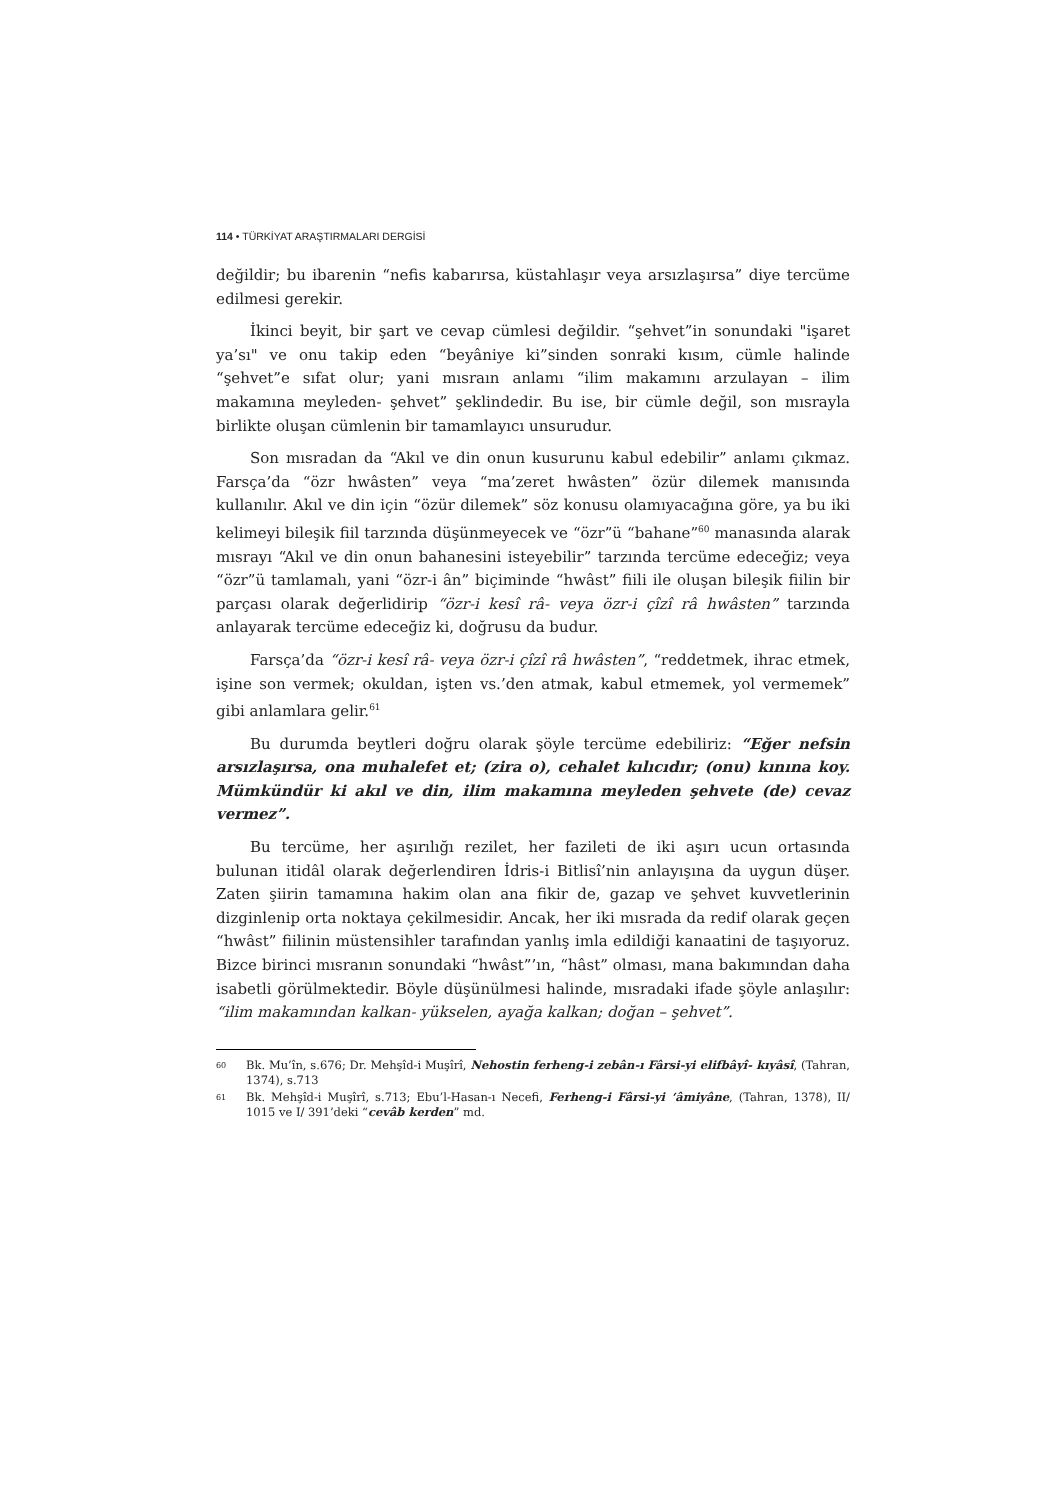114 • TÜRKİYAT ARAŞTIRMALARI DERGİSİ
değildir; bu ibarenin “nefis kabarırsa, küstahlaşır veya arsızlaşırsa” diye tercüme edilmesi gerekir.
İkinci beyit, bir şart ve cevap cümlesi değildir. “şehvet”in sonundaki "işaret ya’sı" ve onu takip eden “beyâniye ki”sinden sonraki kısım, cümle halinde “şehvet”e sıfat olur; yani mısraın anlamı “ilim makamını arzulayan – ilim makamına meyleden- şehvet” şeklindedir. Bu ise, bir cümle değil, son mısrayla birlikte oluşan cümlenin bir tamamlayıcı unsurudur.
Son mısradan da “Akıl ve din onun kusurunu kabul edebilir” anlamı çıkmaz. Farsça’da “özr hwâsten” veya “ma’zeret hwâsten” özür dilemek manısında kullanılır. Akıl ve din için “özür dilemek” söz konusu olamıyacağına göre, ya bu iki kelimeyi bileşik fiil tarzında düşünmeyecek ve “özr”ü “bahane”<sup>60</sup> manasında alarak mısrayı “Akıl ve din onun bahanesini isteyebilir” tarzında tercüme edeceğiz; veya “özr”ü tamlamalı, yani “özr-i ân” biçiminde “hwâst” fiili ile oluşan bileşik fiilin bir parçası olarak değerlidirip “özr-i kesî râ- veya özr-i çîzî râ hwâsten” tarzında anlayarak tercüme edeceğiz ki, doğrusu da budur.
Farsça’da “özr-i kesî râ- veya özr-i çîzî râ hwâsten”, “reddetmek, ihrac etmek, işine son vermek; okuldan, işten vs.’den atmak, kabul etmemek, yol vermemek” gibi anlamlara gelir.<sup>61</sup>
Bu durumda beytleri doğru olarak şöyle tercüme edebiliriz: “Eğer nefsin arsızlaşırsa, ona muhalefet et; (zira o), cehalet kılıcıdır; (onu) kınına koy. Mümkündür ki akıl ve din, ilim makamına meyleden şehvete (de) cevaz vermez”.
Bu tercüme, her aşırılığı rezilet, her fazileti de iki aşırı ucun ortasında bulunan itidâl olarak değerlendiren İdris-i Bitlisî’nin anlayışına da uygun düşer. Zaten şiirin tamamına hakim olan ana fikir de, gazap ve şehvet kuvvetlerinin dizginlenip orta noktaya çekilmesidir. Ancak, her iki mısrada da redif olarak geçen “hwâst” fiilinin müstensihler tarafından yanlış imla edildiği kanaatini de taşıyoruz. Bizce birinci mısranın sonundaki “hwâst”’ın, “hâst” olması, mana bakımından daha isabetli görülmektedir. Böyle düşünülmesi halinde, mısradaki ifade şöyle anlaşılır: “ilim makamından kalkan- yükselen, ayağa kalkan; doğan – şehvet”.
60 Bk. Mu’în, s.676; Dr. Mehşîd-i Muşîrî, Nehostin ferheng-i zebân-ı Fârsi-yi elifbâyî- kıyâsî, (Tahran, 1374), s.713
61 Bk. Mehşîd-i Muşîrî, s.713; Ebu’l-Hasan-ı Necefi, Ferheng-i Fârsi-yi ‘âmiyâne, (Tahran, 1378), II/ 1015 ve I/ 391’deki “cevâb kerden” md.